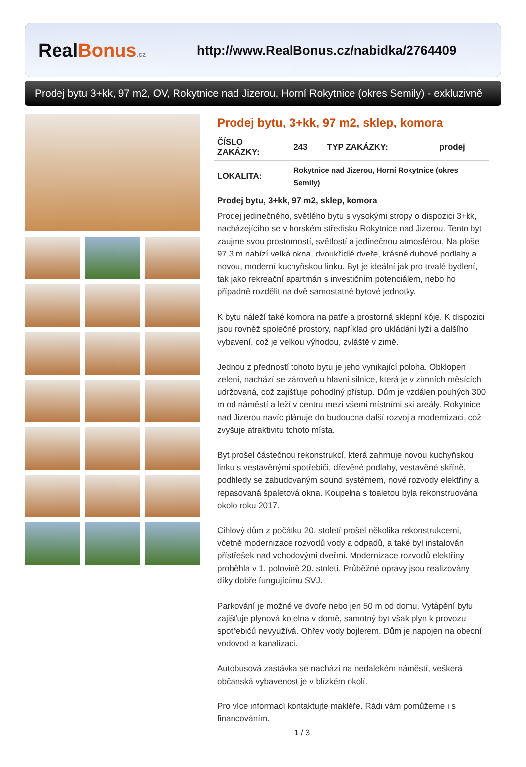Real Bonus.cz
http://www.RealBonus.cz/nabidka/2764409
Prodej bytu 3+kk, 97 m2, OV, Rokytnice nad Jizerou, Horní Rokytnice (okres Semily) - exkluzivně
Prodej bytu, 3+kk, 97 m2, sklep, komora
| ČÍSLO ZAKÁZKY: | 243 | TYP ZAKÁZKY: | prodej |
| LOKALITA: | Rokytnice nad Jizerou, Horní Rokytnice (okres Semily) | | |
Prodej bytu, 3+kk, 97 m2, sklep, komora
Prodej jedinečného, světlého bytu s vysokými stropy o dispozici 3+kk, nacházejícího se v horském středisku Rokytnice nad Jizerou. Tento byt zaujme svou prostorností, světlostí a jedinečnou atmosférou. Na ploše 97,3 m nabízí velká okna, dvoukřídlé dveře, krásné dubové podlahy a novou, moderní kuchyňskou linku. Byt je ideální jak pro trvalé bydlení, tak jako rekreační apartmán s investičním potenciálem, nebo ho případně rozdělit na dvě samostatné bytové jednotky.
K bytu náleží také komora na patře a prostorná sklepní kóje. K dispozici jsou rovněž společné prostory, například pro ukládání lyží a dalšího vybavení, což je velkou výhodou, zvláště v zimě.
Jednou z předností tohoto bytu je jeho vynikající poloha. Obklopen zelení, nachází se zároveň u hlavní silnice, která je v zimních měsících udržovaná, což zajišťuje pohodlný přístup. Dům je vzdálen pouhých 300 m od náměstí a leží v centru mezi všemi místními ski areály. Rokytnice nad Jizerou navíc plánuje do budoucna další rozvoj a modernizaci, což zvyšuje atraktivitu tohoto místa.
Byt prošel částečnou rekonstrukcí, která zahrnuje novou kuchyňskou linku s vestavěnými spotřebiči, dřevěné podlahy, vestavěné skříně, podhledy se zabudovaným sound systémem, nové rozvody elektřiny a repasovaná špaletová okna. Koupelna s toaletou byla rekonstruována okolo roku 2017.
Cihlový dům z počátku 20. století prošel několika rekonstrukcemi, včetně modernizace rozvodů vody a odpadů, a také byl instalován přístřešek nad vchodovými dveřmi. Modernizace rozvodů elektřiny proběhla v 1. polovině 20. století. Průběžné opravy jsou realizovány díky dobře fungujícímu SVJ.
Parkování je možné ve dvoře nebo jen 50 m od domu. Vytápění bytu zajišťuje plynová kotelna v domě, samotný byt však plyn k provozu spotřebičů nevyužívá. Ohřev vody bojlerem. Dům je napojen na obecní vodovod a kanalizaci.
Autobusová zastávka se nachází na nedalekém náměstí, veškerá občanská vybavenost je v blízkém okolí.
Pro více informací kontaktujte makléře. Rádi vám pomůžeme i s financováním.
1 / 3